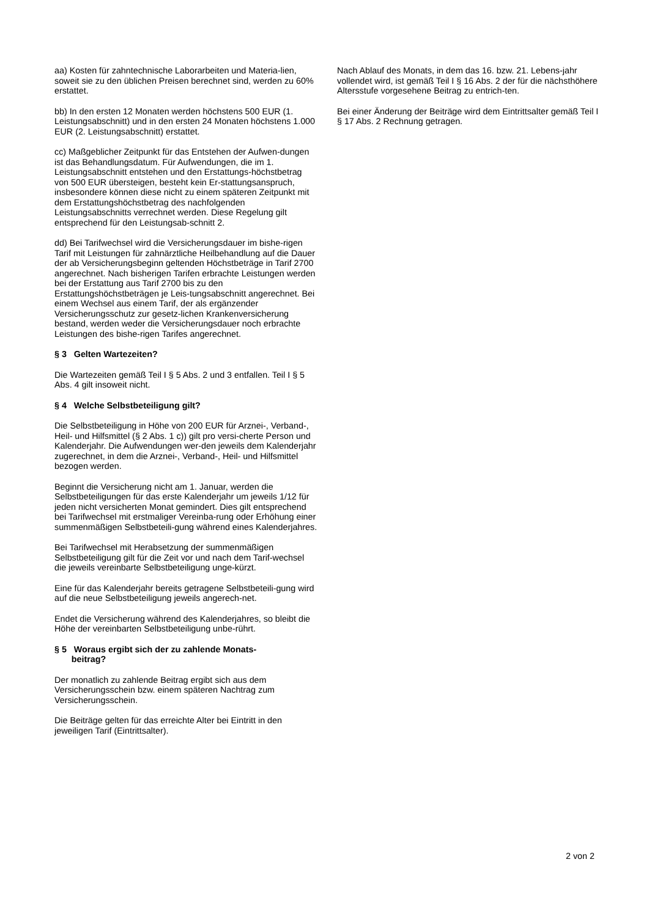aa) Kosten für zahntechnische Laborarbeiten und Materia-lien, soweit sie zu den üblichen Preisen berechnet sind, werden zu 60% erstattet.
bb) In den ersten 12 Monaten werden höchstens 500 EUR (1. Leistungsabschnitt) und in den ersten 24 Monaten höchstens 1.000 EUR (2. Leistungsabschnitt) erstattet.
cc) Maßgeblicher Zeitpunkt für das Entstehen der Aufwen-dungen ist das Behandlungsdatum. Für Aufwendungen, die im 1. Leistungsabschnitt entstehen und den Erstattungs-höchstbetrag von 500 EUR übersteigen, besteht kein Er-stattungsanspruch, insbesondere können diese nicht zu einem späteren Zeitpunkt mit dem Erstattungshöchstbetrag des nachfolgenden Leistungsabschnitts verrechnet werden. Diese Regelung gilt entsprechend für den Leistungsab-schnitt 2.
dd) Bei Tarifwechsel wird die Versicherungsdauer im bishe-rigen Tarif mit Leistungen für zahnärztliche Heilbehandlung auf die Dauer der ab Versicherungsbeginn geltenden Höchstbeträge in Tarif 2700 angerechnet. Nach bisherigen Tarifen erbrachte Leistungen werden bei der Erstattung aus Tarif 2700 bis zu den Erstattungshöchstbeträgen je Leis-tungsabschnitt angerechnet. Bei einem Wechsel aus einem Tarif, der als ergänzender Versicherungsschutz zur gesetz-lichen Krankenversicherung bestand, werden weder die Versicherungsdauer noch erbrachte Leistungen des bishe-rigen Tarifes angerechnet.
§ 3 Gelten Wartezeiten?
Die Wartezeiten gemäß Teil I § 5 Abs. 2 und 3 entfallen. Teil I § 5 Abs. 4 gilt insoweit nicht.
§ 4 Welche Selbstbeteiligung gilt?
Die Selbstbeteiligung in Höhe von 200 EUR für Arznei-, Verband-, Heil- und Hilfsmittel (§ 2 Abs. 1 c)) gilt pro versi-cherte Person und Kalenderjahr. Die Aufwendungen wer-den jeweils dem Kalenderjahr zugerechnet, in dem die Arznei-, Verband-, Heil- und Hilfsmittel bezogen werden.
Beginnt die Versicherung nicht am 1. Januar, werden die Selbstbeteiligungen für das erste Kalenderjahr um jeweils 1/12 für jeden nicht versicherten Monat gemindert. Dies gilt entsprechend bei Tarifwechsel mit erstmaliger Vereinba-rung oder Erhöhung einer summenmäßigen Selbstbeteili-gung während eines Kalenderjahres.
Bei Tarifwechsel mit Herabsetzung der summenmäßigen Selbstbeteiligung gilt für die Zeit vor und nach dem Tarif-wechsel die jeweils vereinbarte Selbstbeteiligung unge-kürzt.
Eine für das Kalenderjahr bereits getragene Selbstbeteili-gung wird auf die neue Selbstbeteiligung jeweils angerech-net.
Endet die Versicherung während des Kalenderjahres, so bleibt die Höhe der vereinbarten Selbstbeteiligung unbe-rührt.
§ 5 Woraus ergibt sich der zu zahlende Monats-
beitrag?
Der monatlich zu zahlende Beitrag ergibt sich aus dem Versicherungsschein bzw. einem späteren Nachtrag zum Versicherungsschein.
Die Beiträge gelten für das erreichte Alter bei Eintritt in den jeweiligen Tarif (Eintrittsalter).
Nach Ablauf des Monats, in dem das 16. bzw. 21. Lebens-jahr vollendet wird, ist gemäß Teil I § 16 Abs. 2 der für die nächsthöhere Altersstufe vorgesehene Beitrag zu entrich-ten.
Bei einer Änderung der Beiträge wird dem Eintrittsalter gemäß Teil I § 17 Abs. 2 Rechnung getragen.
2 von 2